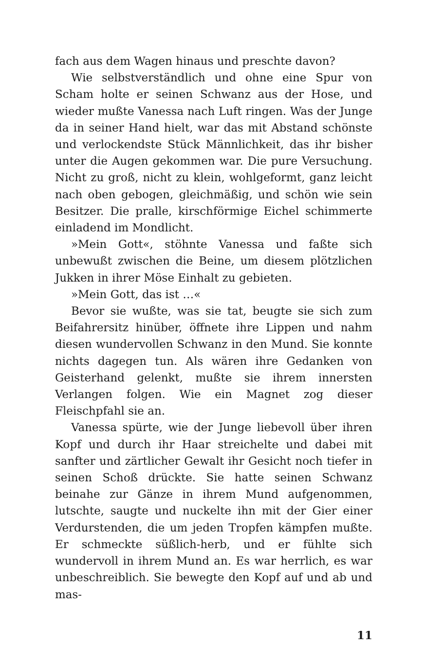fach aus dem Wagen hinaus und preschte davon?
Wie selbstverständlich und ohne eine Spur von Scham holte er seinen Schwanz aus der Hose, und wieder mußte Vanessa nach Luft ringen. Was der Junge da in seiner Hand hielt, war das mit Abstand schönste und verlockendste Stück Männlichkeit, das ihr bisher unter die Augen gekommen war. Die pure Versuchung. Nicht zu groß, nicht zu klein, wohlgeformt, ganz leicht nach oben gebogen, gleichmäßig, und schön wie sein Besitzer. Die pralle, kirschförmige Eichel schimmerte einladend im Mondlicht.
»Mein Gott«, stöhnte Vanessa und faßte sich unbewußt zwischen die Beine, um diesem plötzlichen Jukken in ihrer Möse Einhalt zu gebieten.
»Mein Gott, das ist …«
Bevor sie wußte, was sie tat, beugte sie sich zum Beifahrersitz hinüber, öffnete ihre Lippen und nahm diesen wundervollen Schwanz in den Mund. Sie konnte nichts dagegen tun. Als wären ihre Gedanken von Geisterhand gelenkt, mußte sie ihrem innersten Verlangen folgen. Wie ein Magnet zog dieser Fleischpfahl sie an.
Vanessa spürte, wie der Junge liebevoll über ihren Kopf und durch ihr Haar streichelte und dabei mit sanfter und zärtlicher Gewalt ihr Gesicht noch tiefer in seinen Schoß drückte. Sie hatte seinen Schwanz beinahe zur Gänze in ihrem Mund aufgenommen, lutschte, saugte und nuckelte ihn mit der Gier einer Verdurstenden, die um jeden Tropfen kämpfen mußte. Er schmeckte süßlich-herb, und er fühlte sich wundervoll in ihrem Mund an. Es war herrlich, es war unbeschreiblich. Sie bewegte den Kopf auf und ab und mas-
11